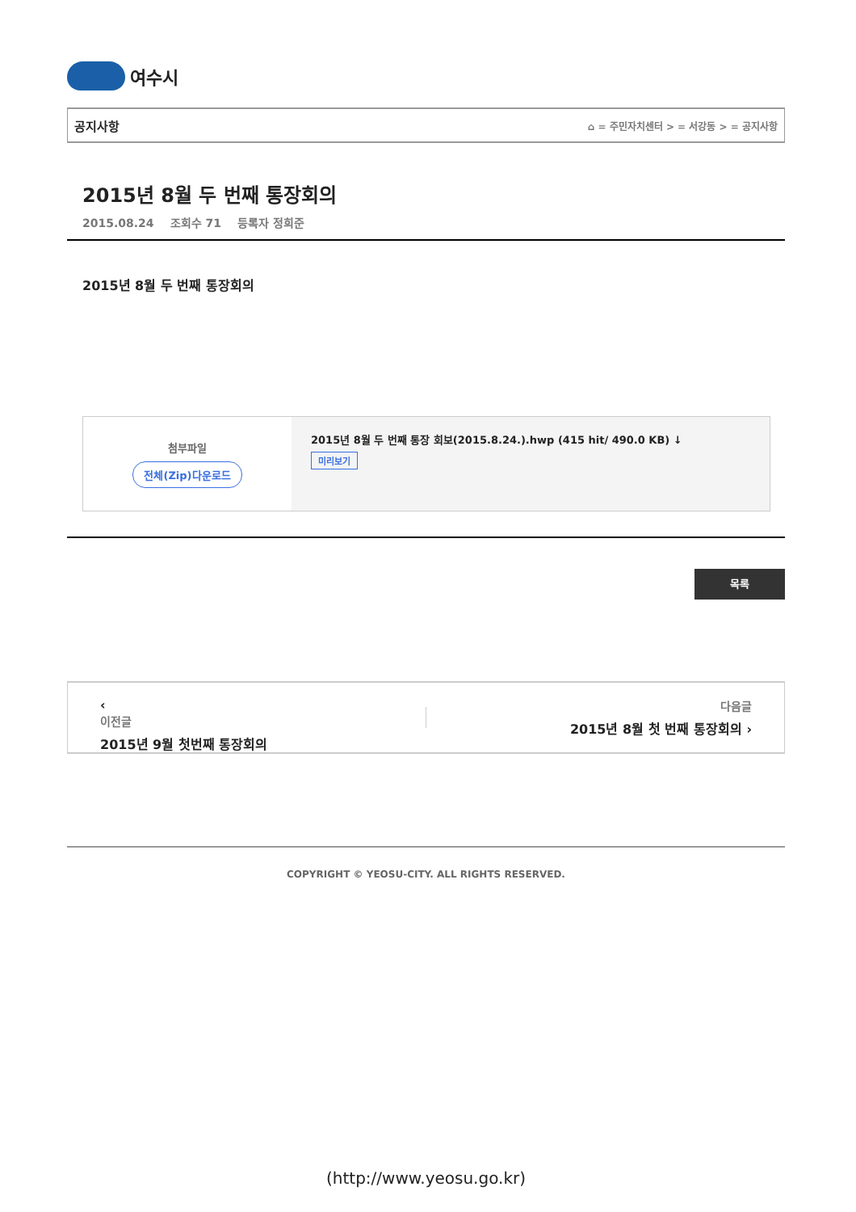여수시
공지사항 ⌂ = 주민자치센터 > = 서강동 > = 공지사항
2015년 8월 두 번째 통장회의
2015.08.24 조회수 71 등록자 정희준
2015년 8월 두 번째 통장회의
첨부파일
전체(Zip)다운로드
2015년 8월 두 번째 통장 회보(2015.8.24.).hwp (415 hit/ 490.0 KB) ↓
미리보기
목록
‹
이전글
2015년 9월 첫번째 통장회의
다음글
2015년 8월 첫 번째 통장회의 ›
COPYRIGHT © YEOSU-CITY. ALL RIGHTS RESERVED.
(http://www.yeosu.go.kr)